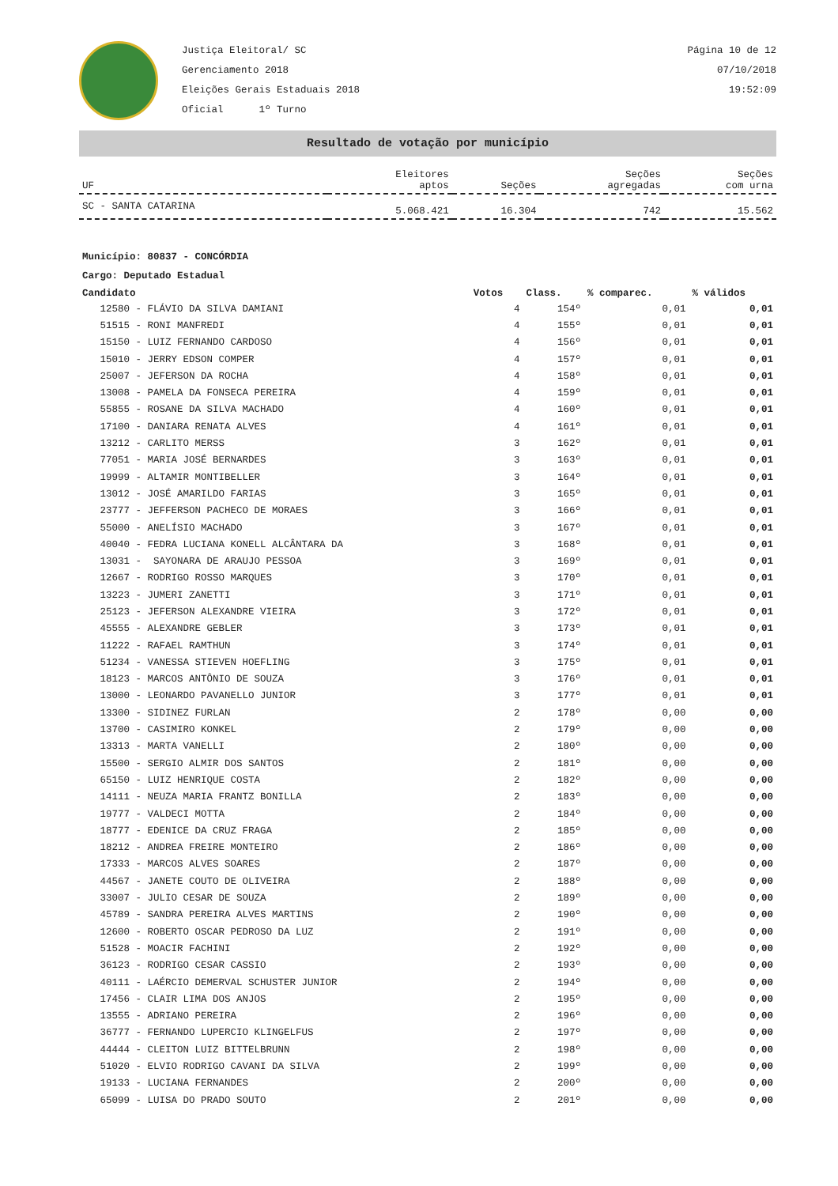Justiça Eleitoral/ SC
Gerenciamento 2018
Eleições Gerais Estaduais 2018
Oficial 1º Turno
Página 10 de 12
07/10/2018
19:52:09
Resultado de votação por município
| UF | Eleitores aptos | Seções | Seções agregadas | Seções com urna |
| --- | --- | --- | --- | --- |
| SC - SANTA CATARINA | 5.068.421 | 16.304 | 742 | 15.562 |
Município: 80837 - CONCÓRDIA
Cargo: Deputado Estadual
| Candidato | Votos | Class. | % comparec. | % válidos |
| --- | --- | --- | --- | --- |
| 12580 - FLÁVIO DA SILVA DAMIANI | 4 | 154º | 0,01 | 0,01 |
| 51515 - RONI MANFREDI | 4 | 155º | 0,01 | 0,01 |
| 15150 - LUIZ FERNANDO CARDOSO | 4 | 156º | 0,01 | 0,01 |
| 15010 - JERRY EDSON COMPER | 4 | 157º | 0,01 | 0,01 |
| 25007 - JEFERSON DA ROCHA | 4 | 158º | 0,01 | 0,01 |
| 13008 - PAMELA DA FONSECA PEREIRA | 4 | 159º | 0,01 | 0,01 |
| 55855 - ROSANE DA SILVA MACHADO | 4 | 160º | 0,01 | 0,01 |
| 17100 - DANIARA RENATA ALVES | 4 | 161º | 0,01 | 0,01 |
| 13212 - CARLITO MERSS | 3 | 162º | 0,01 | 0,01 |
| 77051 - MARIA JOSÉ BERNARDES | 3 | 163º | 0,01 | 0,01 |
| 19999 - ALTAMIR MONTIBELLER | 3 | 164º | 0,01 | 0,01 |
| 13012 - JOSÉ AMARILDO FARIAS | 3 | 165º | 0,01 | 0,01 |
| 23777 - JEFFERSON PACHECO DE MORAES | 3 | 166º | 0,01 | 0,01 |
| 55000 - ANELÍSIO MACHADO | 3 | 167º | 0,01 | 0,01 |
| 40040 - FEDRA LUCIANA KONELL ALCÂNTARA DA | 3 | 168º | 0,01 | 0,01 |
| 13031 - SAYONARA DE ARAUJO PESSOA | 3 | 169º | 0,01 | 0,01 |
| 12667 - RODRIGO ROSSO MARQUES | 3 | 170º | 0,01 | 0,01 |
| 13223 - JUMERI ZANETTI | 3 | 171º | 0,01 | 0,01 |
| 25123 - JEFERSON ALEXANDRE VIEIRA | 3 | 172º | 0,01 | 0,01 |
| 45555 - ALEXANDRE GEBLER | 3 | 173º | 0,01 | 0,01 |
| 11222 - RAFAEL RAMTHUN | 3 | 174º | 0,01 | 0,01 |
| 51234 - VANESSA STIEVEN HOEFLING | 3 | 175º | 0,01 | 0,01 |
| 18123 - MARCOS ANTÔNIO DE SOUZA | 3 | 176º | 0,01 | 0,01 |
| 13000 - LEONARDO PAVANELLO JUNIOR | 3 | 177º | 0,01 | 0,01 |
| 13300 - SIDINEZ FURLAN | 2 | 178º | 0,00 | 0,00 |
| 13700 - CASIMIRO KONKEL | 2 | 179º | 0,00 | 0,00 |
| 13313 - MARTA VANELLI | 2 | 180º | 0,00 | 0,00 |
| 15500 - SERGIO ALMIR DOS SANTOS | 2 | 181º | 0,00 | 0,00 |
| 65150 - LUIZ HENRIQUE COSTA | 2 | 182º | 0,00 | 0,00 |
| 14111 - NEUZA MARIA FRANTZ BONILLA | 2 | 183º | 0,00 | 0,00 |
| 19777 - VALDECI MOTTA | 2 | 184º | 0,00 | 0,00 |
| 18777 - EDENICE DA CRUZ FRAGA | 2 | 185º | 0,00 | 0,00 |
| 18212 - ANDREA FREIRE MONTEIRO | 2 | 186º | 0,00 | 0,00 |
| 17333 - MARCOS ALVES SOARES | 2 | 187º | 0,00 | 0,00 |
| 44567 - JANETE COUTO DE OLIVEIRA | 2 | 188º | 0,00 | 0,00 |
| 33007 - JULIO CESAR DE SOUZA | 2 | 189º | 0,00 | 0,00 |
| 45789 - SANDRA PEREIRA ALVES MARTINS | 2 | 190º | 0,00 | 0,00 |
| 12600 - ROBERTO OSCAR PEDROSO DA LUZ | 2 | 191º | 0,00 | 0,00 |
| 51528 - MOACIR FACHINI | 2 | 192º | 0,00 | 0,00 |
| 36123 - RODRIGO CESAR CASSIO | 2 | 193º | 0,00 | 0,00 |
| 40111 - LAÉRCIO DEMERVAL SCHUSTER JUNIOR | 2 | 194º | 0,00 | 0,00 |
| 17456 - CLAIR LIMA DOS ANJOS | 2 | 195º | 0,00 | 0,00 |
| 13555 - ADRIANO PEREIRA | 2 | 196º | 0,00 | 0,00 |
| 36777 - FERNANDO LUPERCIO KLINGELFUS | 2 | 197º | 0,00 | 0,00 |
| 44444 - CLEITON LUIZ BITTELBRUNN | 2 | 198º | 0,00 | 0,00 |
| 51020 - ELVIO RODRIGO CAVANI DA SILVA | 2 | 199º | 0,00 | 0,00 |
| 19133 - LUCIANA FERNANDES | 2 | 200º | 0,00 | 0,00 |
| 65099 - LUISA DO PRADO SOUTO | 2 | 201º | 0,00 | 0,00 |